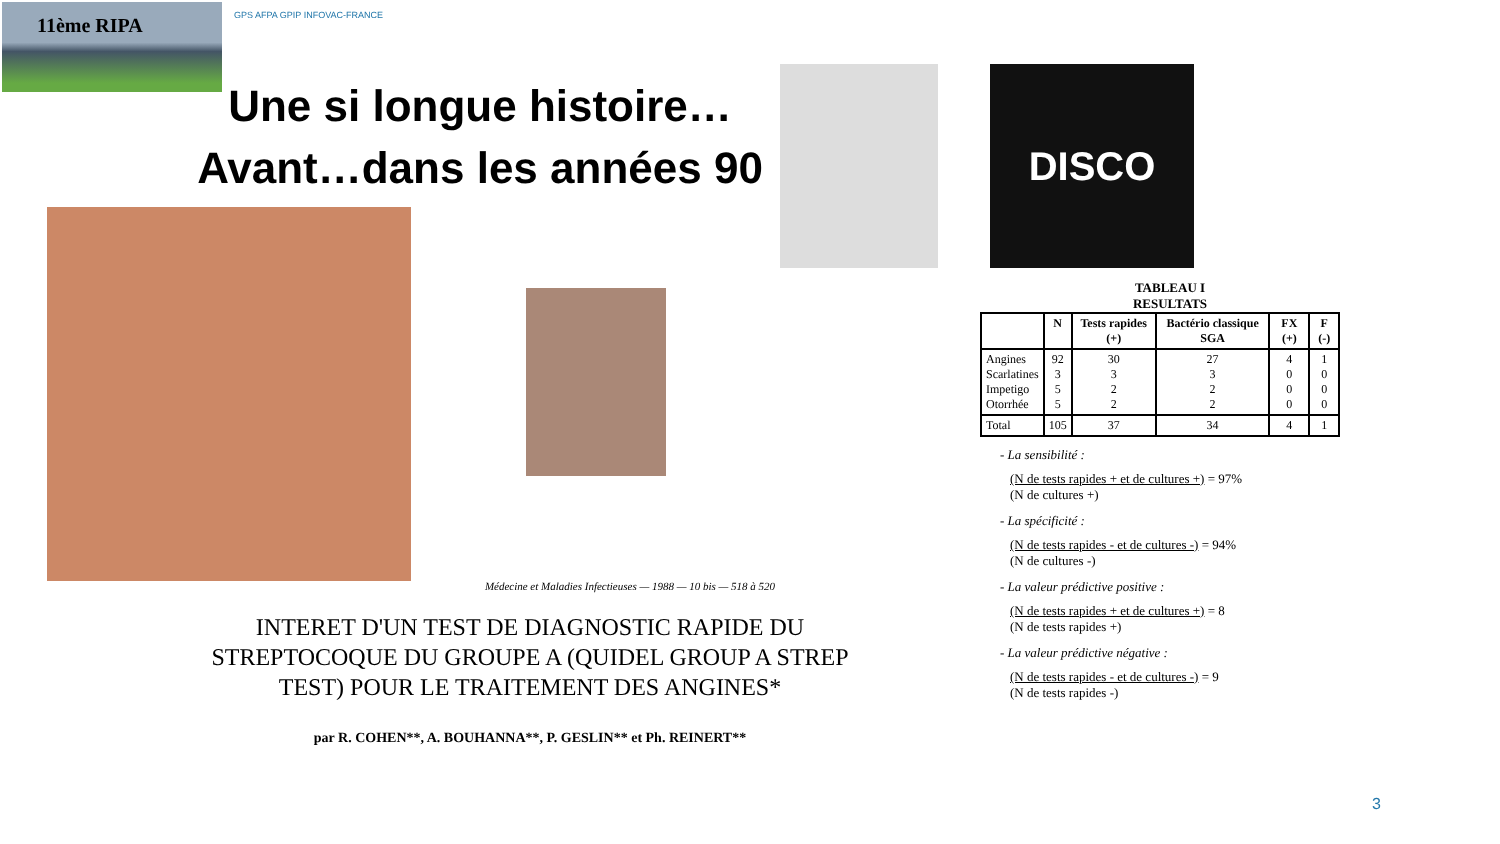11ème RIPA
GPS AFPA GPIP INFOVAC-FRANCE
Une si longue histoire…
Avant…dans les années 90
DISCO
TABLEAU I
RESULTATS
| | N | Tests rapides (+) | Bactério classique SGA | FX (+) | F (-) |
| --- | --- | --- | --- | --- | --- |
| Angines Scarlatines Impetigo Otorrhée | 92 3 5 5 | 30 3 2 2 | 27 3 2 2 | 4 0 0 0 | 1 0 0 0 |
| Total | 105 | 37 | 34 | 4 | 1 |
- La sensibilité :
(N de tests rapides + et de cultures +) = 97%
(N de cultures +)
- La spécificité :
(N de tests rapides - et de cultures -) = 94%
(N de cultures -)
- La valeur prédictive positive :
(N de tests rapides + et de cultures +) = 8
(N de tests rapides +)
- La valeur prédictive négative :
(N de tests rapides - et de cultures -) = 9
(N de tests rapides -)
Médecine et Maladies Infectieuses — 1988 — 10 bis — 518 à 520
INTERET D'UN TEST DE DIAGNOSTIC RAPIDE DU STREPTOCOQUE DU GROUPE A (QUIDEL GROUP A STREP TEST) POUR LE TRAITEMENT DES ANGINES*
par R. COHEN**, A. BOUHANNA**, P. GESLIN** et Ph. REINERT**
3